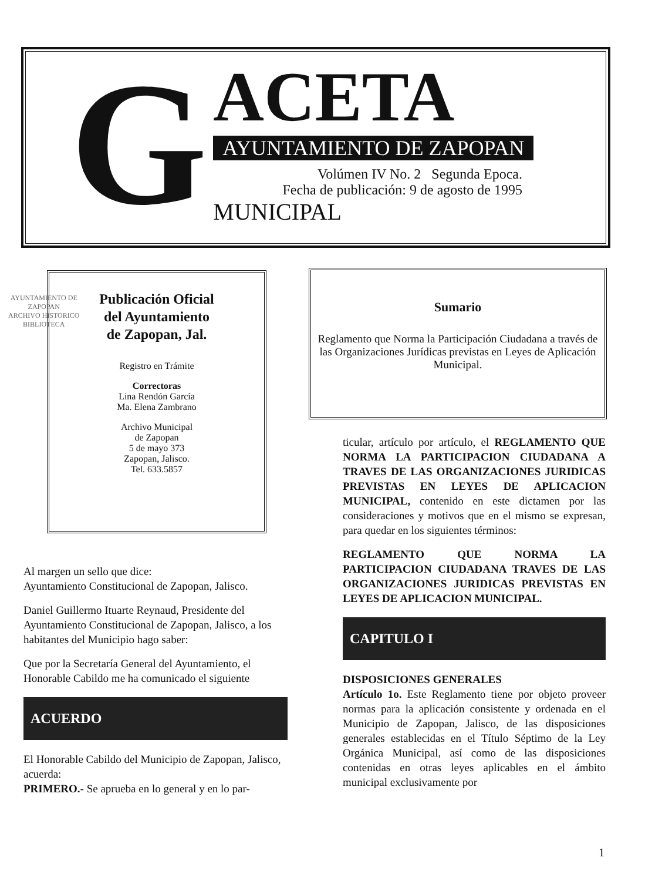G
ACETA
AYUNTAMIENTO DE ZAPOPAN
Volúmen IV No. 2 Segunda Epoca.
Fecha de publicación: 9 de agosto de 1995
MUNICIPAL
Publicación Oficial
del Ayuntamiento
de Zapopan, Jal.
Registro en Trámite
Correctoras
Lina Rendón García
Ma. Elena Zambrano
Archivo Municipal
de Zapopan
5 de mayo 373
Zapopan, Jalisco.
Tel. 633.5857
AYUNTAMIENTO DE
ZAPOPAN
ARCHIVO HISTORICO
BIBLIOTECA
Sumario
Reglamento que Norma la Participación Ciudadana a través de las Organizaciones Jurídicas previstas en Leyes de Aplicación Municipal.
Al margen un sello que dice:
Ayuntamiento Constitucional de Zapopan, Jalisco.
Daniel Guillermo Ituarte Reynaud, Presidente del Ayuntamiento Constitucional de Zapopan, Jalisco, a los habitantes del Municipio hago saber:
Que por la Secretaría General del Ayuntamiento, el Honorable Cabildo me ha comunicado el siguiente
ACUERDO
El Honorable Cabildo del Municipio de Zapopan, Jalisco, acuerda:
PRIMERO.- Se aprueba en lo general y en lo par-
ticular, artículo por artículo, el REGLAMENTO QUE NORMA LA PARTICIPACION CIUDADANA A TRAVES DE LAS ORGANIZACIONES JURIDICAS PREVISTAS EN LEYES DE APLICACION MUNICIPAL, contenido en este dictamen por las consideraciones y motivos que en el mismo se expresan, para quedar en los siguientes términos:
REGLAMENTO QUE NORMA LA PARTICIPACION CIUDADANA TRAVES DE LAS ORGANIZACIONES JURIDICAS PREVISTAS EN LEYES DE APLICACION MUNICIPAL.
CAPITULO I
DISPOSICIONES GENERALES
Artículo 1o. Este Reglamento tiene por objeto proveer normas para la aplicación consistente y ordenada en el Municipio de Zapopan, Jalisco, de las disposiciones generales establecidas en el Título Séptimo de la Ley Orgánica Municipal, así como de las disposiciones contenidas en otras leyes aplicables en el ámbito municipal exclusivamente por
1